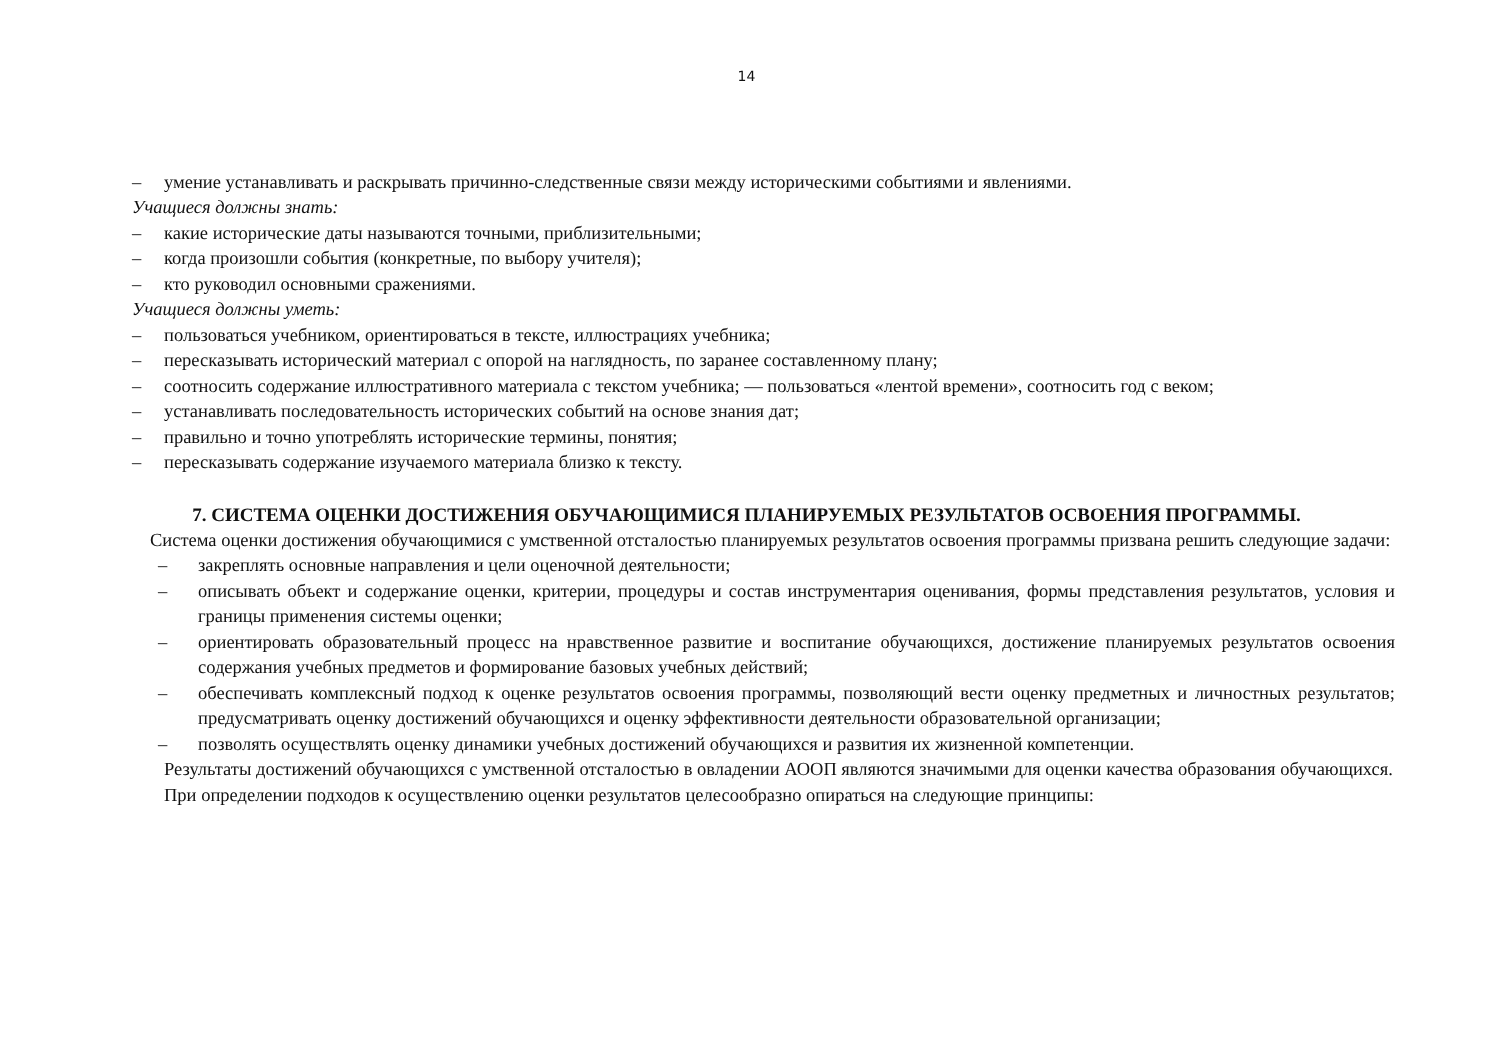14
– умение устанавливать и раскрывать причинно-следственные связи между историческими событиями и явлениями.
Учащиеся должны знать:
– какие исторические даты называются точными, приблизительными;
– когда произошли события (конкретные, по выбору учителя);
– кто руководил основными сражениями.
Учащиеся должны уметь:
– пользоваться учебником, ориентироваться в тексте, иллюстрациях учебника;
– пересказывать исторический материал с опорой на наглядность, по заранее составленному плану;
– соотносить содержание иллюстративного материала с текстом учебника; — пользоваться «лентой времени», соотносить год с веком;
– устанавливать последовательность исторических событий на основе знания дат;
– правильно и точно употреблять исторические термины, понятия;
– пересказывать содержание изучаемого материала близко к тексту.
7. СИСТЕМА ОЦЕНКИ ДОСТИЖЕНИЯ ОБУЧАЮЩИМИСЯ ПЛАНИРУЕМЫХ РЕЗУЛЬТАТОВ ОСВОЕНИЯ ПРОГРАММЫ.
Система оценки достижения обучающимися с умственной отсталостью планируемых результатов освоения программы призвана решить следующие задачи:
– закреплять основные направления и цели оценочной деятельности;
– описывать объект и содержание оценки, критерии, процедуры и состав инструментария оценивания, формы представления результатов, условия и границы применения системы оценки;
– ориентировать образовательный процесс на нравственное развитие и воспитание обучающихся, достижение планируемых результатов освоения содержания учебных предметов и формирование базовых учебных действий;
– обеспечивать комплексный подход к оценке результатов освоения программы, позволяющий вести оценку предметных и личностных результатов; предусматривать оценку достижений обучающихся и оценку эффективности деятельности образовательной организации;
– позволять осуществлять оценку динамики учебных достижений обучающихся и развития их жизненной компетенции.
Результаты достижений обучающихся с умственной отсталостью в овладении АООП являются значимыми для оценки качества образования обучающихся.
При определении подходов к осуществлению оценки результатов целесообразно опираться на следующие принципы: